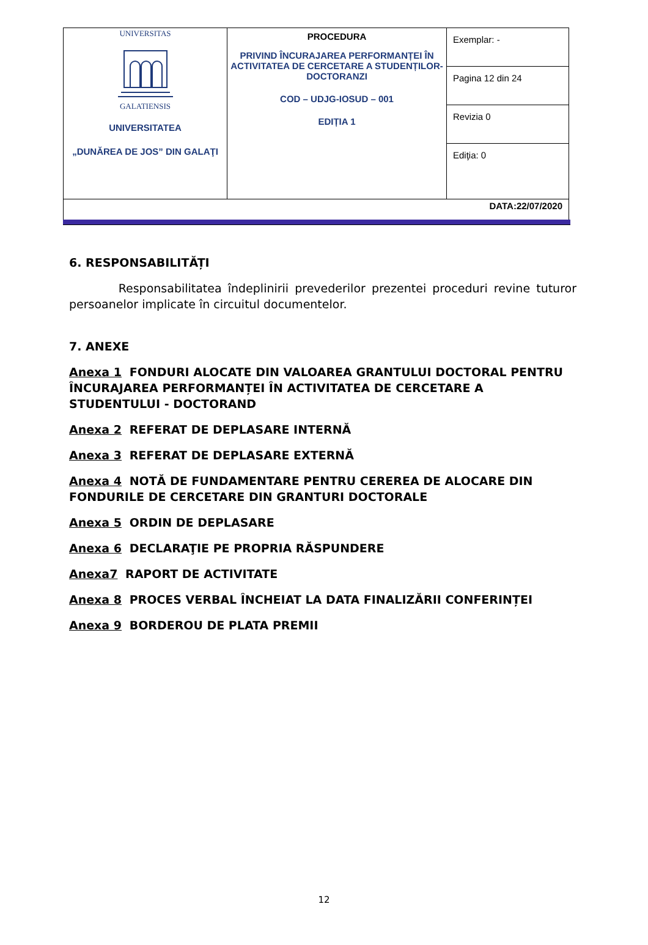| UNIVERSITAS GALATIENSIS UNIVERSITATEA „DUNĂREA DE JOS” DIN GALAŢI | PROCEDURA PRIVIND ÎNCURAJAREA PERFORMANȚEI ÎN ACTIVITATEA DE CERCETARE A STUDENȚILOR-DOCTORANZI COD – UDJG-IOSUD – 001 EDIȚIA 1 | Exemplar: - |
| | | Pagina 12 din 24 |
| | | Revizia 0 |
| | | Ediţia: 0 |
| DATA:22/07/2020 | | |
6. RESPONSABILITĂȚI
Responsabilitatea îndeplinirii prevederilor prezentei proceduri revine tuturor persoanelor implicate în circuitul documentelor.
7. ANEXE
Anexa 1 FONDURI ALOCATE DIN VALOAREA GRANTULUI DOCTORAL PENTRU ÎNCURAJAREA PERFORMANȚEI ÎN ACTIVITATEA DE CERCETARE A STUDENTULUI - DOCTORAND
Anexa 2 REFERAT DE DEPLASARE INTERNĂ
Anexa 3 REFERAT DE DEPLASARE EXTERNĂ
Anexa 4 NOTĂ DE FUNDAMENTARE PENTRU CEREREA DE ALOCARE DIN FONDURILE DE CERCETARE DIN GRANTURI DOCTORALE
Anexa 5 ORDIN DE DEPLASARE
Anexa 6 DECLARAŢIE PE PROPRIA RĂSPUNDERE
Anexa7 RAPORT DE ACTIVITATE
Anexa 8 PROCES VERBAL ÎNCHEIAT LA DATA FINALIZĂRII CONFERINȚEI
Anexa 9 BORDEROU DE PLATA PREMII
12